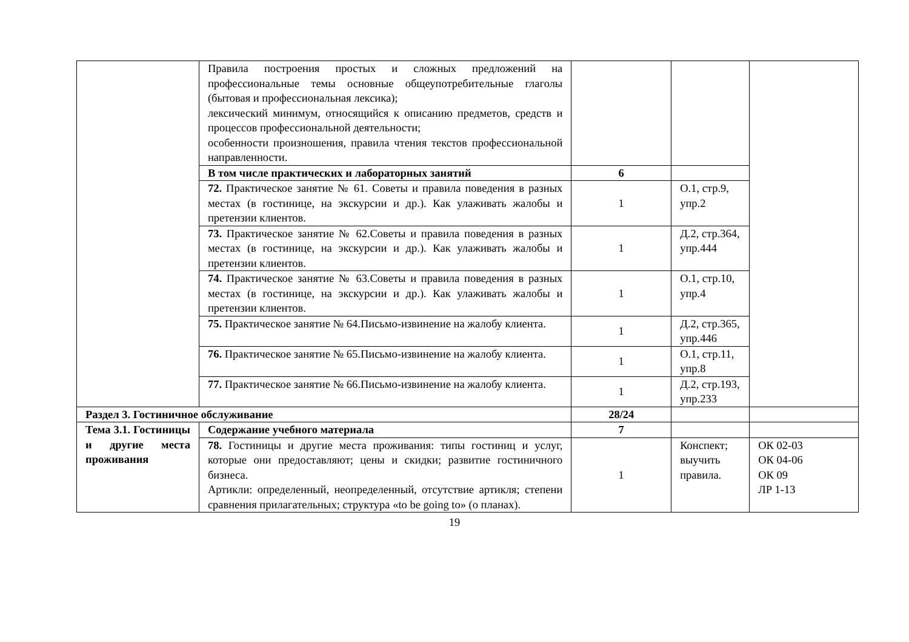| | Правила построения простых и сложных предложений на профессиональные темы основные общеупотребительные глаголы (бытовая и профессиональная лексика); лексический минимум, относящийся к описанию предметов, средств и процессов профессиональной деятельности; особенности произношения, правила чтения текстов профессиональной направленности. | | | |
| | В том числе практических и лабораторных занятий | 6 | | |
| | 72. Практическое занятие № 61. Советы и правила поведения в разных местах (в гостинице, на экскурсии и др.). Как улаживать жалобы и претензии клиентов. | 1 | О.1, стр.9, упр.2 | |
| | 73. Практическое занятие № 62.Советы и правила поведения в разных местах (в гостинице, на экскурсии и др.). Как улаживать жалобы и претензии клиентов. | 1 | Д.2, стр.364, упр.444 | |
| | 74. Практическое занятие № 63.Советы и правила поведения в разных местах (в гостинице, на экскурсии и др.). Как улаживать жалобы и претензии клиентов. | 1 | О.1, стр.10, упр.4 | |
| | 75. Практическое занятие № 64.Письмо-извинение на жалобу клиента. | 1 | Д.2, стр.365, упр.446 | |
| | 76. Практическое занятие № 65.Письмо-извинение на жалобу клиента. | 1 | О.1, стр.11, упр.8 | |
| | 77. Практическое занятие № 66.Письмо-извинение на жалобу клиента. | 1 | Д.2, стр.193, упр.233 | |
| Раздел 3. Гостиничное обслуживание | | 28/24 | | |
| Тема 3.1. Гостиницы и другие места проживания | Содержание учебного материала | 7 | | |
| | 78. Гостиницы и другие места проживания: типы гостиниц и услуг, которые они предоставляют; цены и скидки; развитие гостиничного бизнеса. Артикли: определенный, неопределенный, отсутствие артикля; степени сравнения прилагательных; структура «to be going to» (о планах). | 1 | Конспект; выучить правила. | ОК 02-03 ОК 04-06 ОК 09 ЛР 1-13 |
19